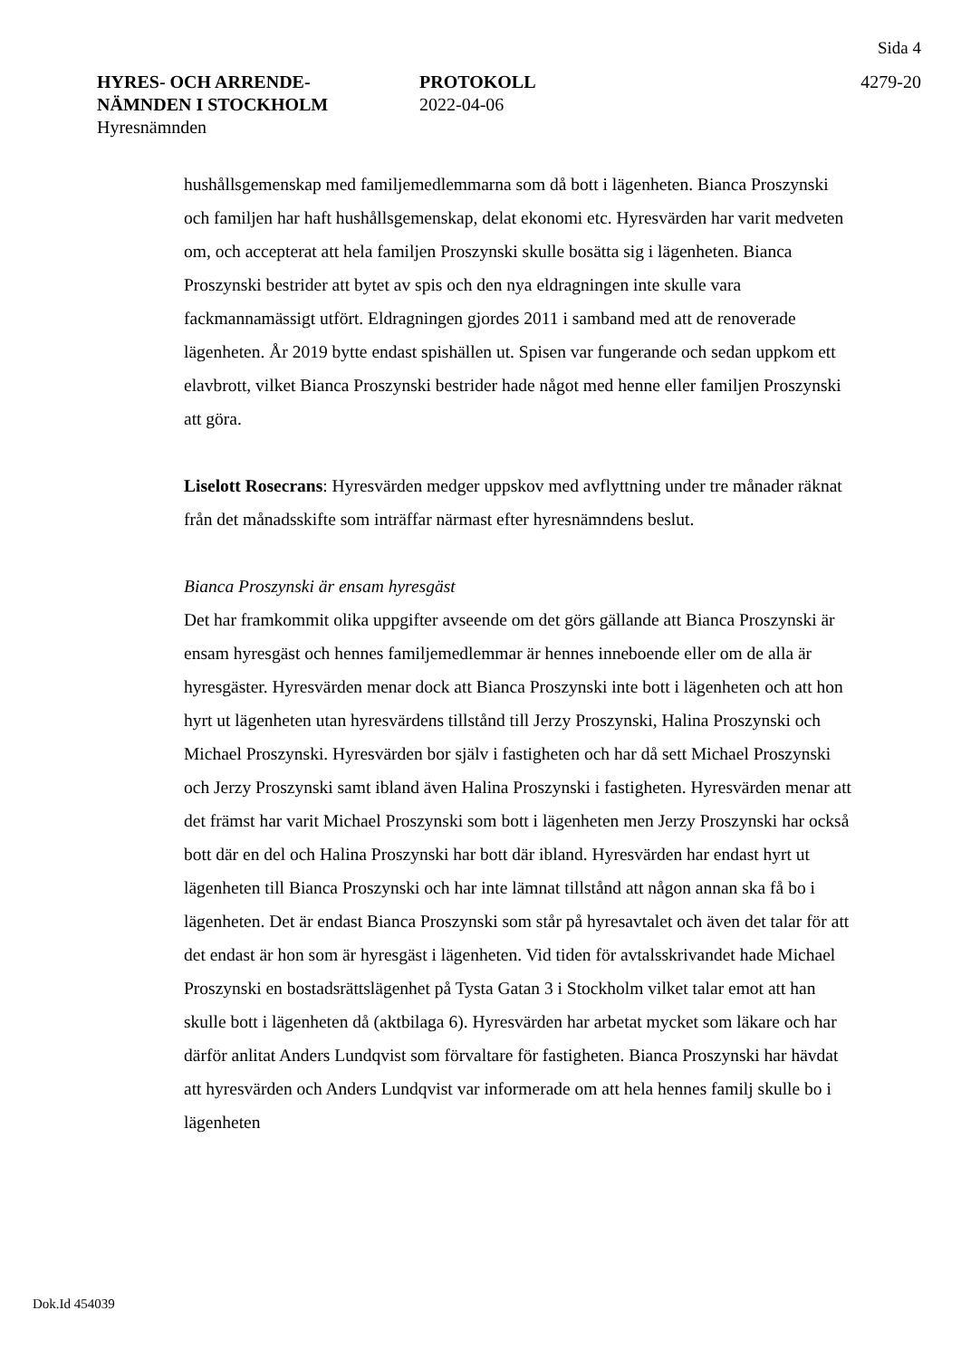Sida 4
HYRES- OCH ARRENDE-
NÄMNDEN I STOCKHOLM
Hyresnämnden
PROTOKOLL
2022-04-06
4279-20
hushållsgemenskap med familjemedlemmarna som då bott i lägenheten. Bianca Proszynski och familjen har haft hushållsgemenskap, delat ekonomi etc. Hyresvärden har varit medveten om, och accepterat att hela familjen Proszynski skulle bosätta sig i lägenheten. Bianca Proszynski bestrider att bytet av spis och den nya eldragningen inte skulle vara fackmannamässigt utfört. Eldragningen gjordes 2011 i samband med att de renoverade lägenheten. År 2019 bytte endast spishällen ut. Spisen var fungerande och sedan uppkom ett elavbrott, vilket Bianca Proszynski bestrider hade något med henne eller familjen Proszynski att göra.
Liselott Rosecrans: Hyresvärden medger uppskov med avflyttning under tre månader räknat från det månadsskifte som inträffar närmast efter hyresnämndens beslut.
Bianca Proszynski är ensam hyresgäst
Det har framkommit olika uppgifter avseende om det görs gällande att Bianca Proszynski är ensam hyresgäst och hennes familjemedlemmar är hennes inneboende eller om de alla är hyresgäster. Hyresvärden menar dock att Bianca Proszynski inte bott i lägenheten och att hon hyrt ut lägenheten utan hyresvärdens tillstånd till Jerzy Proszynski, Halina Proszynski och Michael Proszynski. Hyresvärden bor själv i fastigheten och har då sett Michael Proszynski och Jerzy Proszynski samt ibland även Halina Proszynski i fastigheten. Hyresvärden menar att det främst har varit Michael Proszynski som bott i lägenheten men Jerzy Proszynski har också bott där en del och Halina Proszynski har bott där ibland. Hyresvärden har endast hyrt ut lägenheten till Bianca Proszynski och har inte lämnat tillstånd att någon annan ska få bo i lägenheten. Det är endast Bianca Proszynski som står på hyresavtalet och även det talar för att det endast är hon som är hyresgäst i lägenheten. Vid tiden för avtalsskrivandet hade Michael Proszynski en bostadsrättslägenhet på Tysta Gatan 3 i Stockholm vilket talar emot att han skulle bott i lägenheten då (aktbilaga 6). Hyresvärden har arbetat mycket som läkare och har därför anlitat Anders Lundqvist som förvaltare för fastigheten. Bianca Proszynski har hävdat att hyresvärden och Anders Lundqvist var informerade om att hela hennes familj skulle bo i lägenheten
Dok.Id 454039